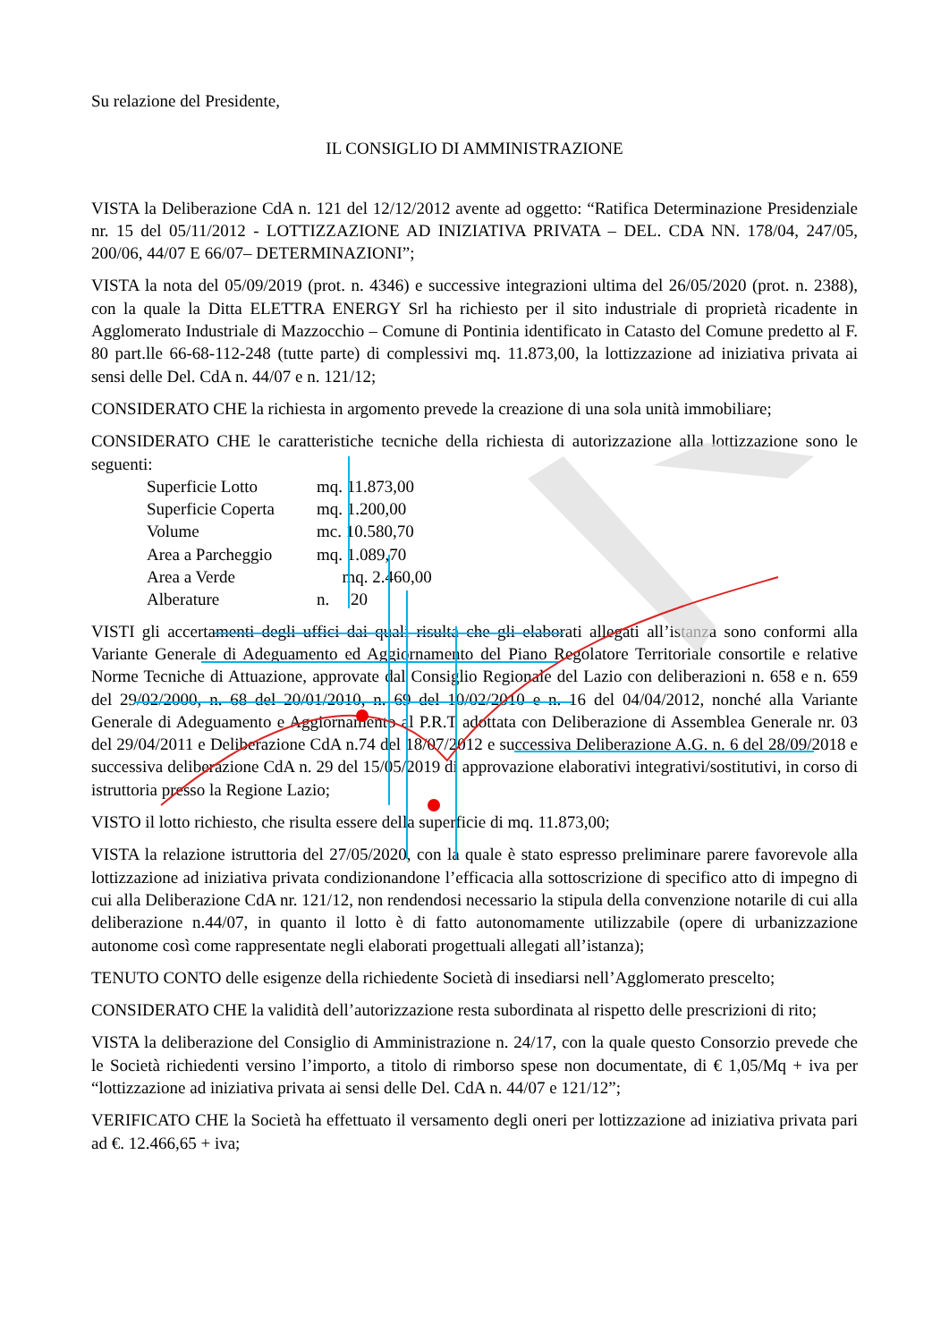Su relazione del Presidente,
IL CONSIGLIO DI AMMINISTRAZIONE
VISTA la Deliberazione CdA n. 121 del 12/12/2012 avente ad oggetto: “Ratifica Determinazione Presidenziale nr. 15 del 05/11/2012 - LOTTIZZAZIONE AD INIZIATIVA PRIVATA – DEL. CDA NN. 178/04, 247/05, 200/06, 44/07 E 66/07– DETERMINAZIONI”;
VISTA la nota del 05/09/2019 (prot. n. 4346) e successive integrazioni ultima del 26/05/2020 (prot. n. 2388), con la quale la Ditta ELETTRA ENERGY Srl ha richiesto per il sito industriale di proprietà ricadente in Agglomerato Industriale di Mazzocchio – Comune di Pontinia identificato in Catasto del Comune predetto al F. 80 part.lle 66-68-112-248 (tutte parte) di complessivi mq. 11.873,00, la lottizzazione ad iniziativa privata ai sensi delle Del. CdA n. 44/07 e n. 121/12;
CONSIDERATO CHE la richiesta in argomento prevede la creazione di una sola unità immobiliare;
CONSIDERATO CHE le caratteristiche tecniche della richiesta di autorizzazione alla lottizzazione sono le seguenti:
| Superficie Lotto | mq. 11.873,00 |
| Superficie Coperta | mq. 1.200,00 |
| Volume | mc. 10.580,70 |
| Area a Parcheggio | mq. 1.089,70 |
| Area a Verde | mq. 2.460,00 |
| Alberature | n. 20 |
VISTI gli accertamenti degli uffici dai quali risulta che gli elaborati allegati all’istanza sono conformi alla Variante Generale di Adeguamento ed Aggiornamento del Piano Regolatore Territoriale consortile e relative Norme Tecniche di Attuazione, approvate dal Consiglio Regionale del Lazio con deliberazioni n. 658 e n. 659 del 29/02/2000, n. 68 del 20/01/2010, n. 69 del 10/02/2010 e n. 16 del 04/04/2012, nonché alla Variante Generale di Adeguamento e Aggiornamento al P.R.T adottata con Deliberazione di Assemblea Generale nr. 03 del 29/04/2011 e Deliberazione CdA n.74 del 18/07/2012 e successiva Deliberazione A.G. n. 6 del 28/09/2018 e successiva deliberazione CdA n. 29 del 15/05/2019 di approvazione elaborativi integrativi/sostitutivi, in corso di istruttoria presso la Regione Lazio;
VISTO il lotto richiesto, che risulta essere della superficie di mq. 11.873,00;
VISTA la relazione istruttoria del 27/05/2020, con la quale è stato espresso preliminare parere favorevole alla lottizzazione ad iniziativa privata condizionandone l’efficacia alla sottoscrizione di specifico atto di impegno di cui alla Deliberazione CdA nr. 121/12, non rendendosi necessario la stipula della convenzione notarile di cui alla deliberazione n.44/07, in quanto il lotto è di fatto autonomamente utilizzabile (opere di urbanizzazione autonome così come rappresentate negli elaborati progettuali allegati all’istanza);
TENUTO CONTO delle esigenze della richiedente Società di insediarsi nell’Agglomerato prescelto;
CONSIDERATO CHE la validità dell’autorizzazione resta subordinata al rispetto delle prescrizioni di rito;
VISTA la deliberazione del Consiglio di Amministrazione n. 24/17, con la quale questo Consorzio prevede che le Società richiedenti versino l’importo, a titolo di rimborso spese non documentate, di € 1,05/Mq + iva per “lottizzazione ad iniziativa privata ai sensi delle Del. CdA n. 44/07 e 121/12”;
VERIFICATO CHE la Società ha effettuato il versamento degli oneri per lottizzazione ad iniziativa privata pari ad €. 12.466,65 + iva;